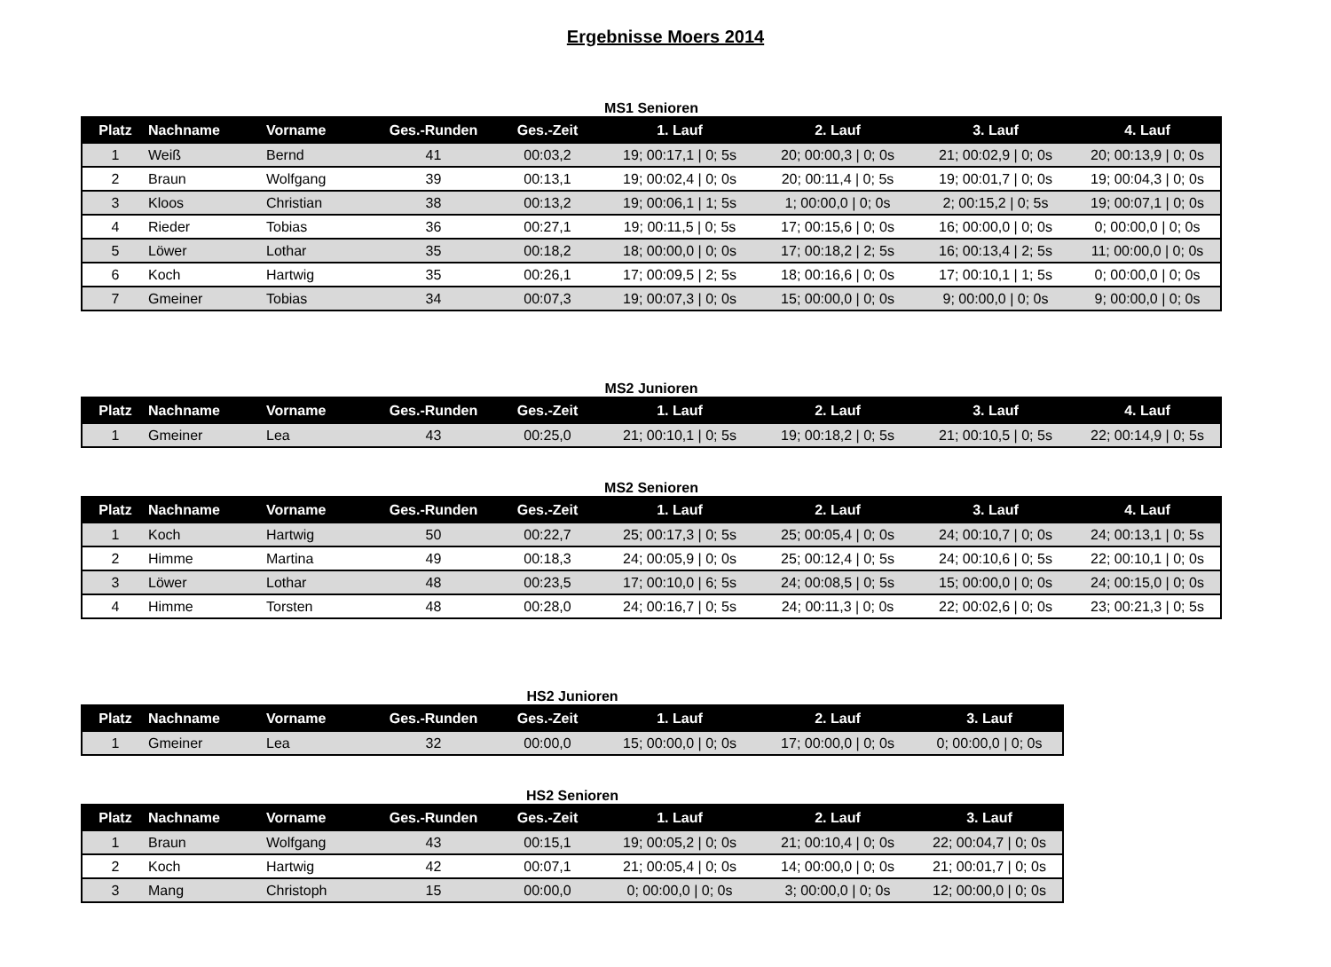Ergebnisse Moers 2014
MS1 Senioren
| Platz | Nachname | Vorname | Ges.-Runden | Ges.-Zeit | 1. Lauf | 2. Lauf | 3. Lauf | 4. Lauf |
| --- | --- | --- | --- | --- | --- | --- | --- | --- |
| 1 | Weiß | Bernd | 41 | 00:03,2 | 19; 00:17,1 / 0; 5s | 20; 00:00,3 / 0; 0s | 21; 00:02,9 / 0; 0s | 20; 00:13,9 / 0; 0s |
| 2 | Braun | Wolfgang | 39 | 00:13,1 | 19; 00:02,4 / 0; 0s | 20; 00:11,4 / 0; 5s | 19; 00:01,7 / 0; 0s | 19; 00:04,3 / 0; 0s |
| 3 | Kloos | Christian | 38 | 00:13,2 | 19; 00:06,1 / 1; 5s | 1; 00:00,0 / 0; 0s | 2; 00:15,2 / 0; 5s | 19; 00:07,1 / 0; 0s |
| 4 | Rieder | Tobias | 36 | 00:27,1 | 19; 00:11,5 / 0; 5s | 17; 00:15,6 / 0; 0s | 16; 00:00,0 / 0; 0s | 0; 00:00,0 / 0; 0s |
| 5 | Löwer | Lothar | 35 | 00:18,2 | 18; 00:00,0 / 0; 0s | 17; 00:18,2 / 2; 5s | 16; 00:13,4 / 2; 5s | 11; 00:00,0 / 0; 0s |
| 6 | Koch | Hartwig | 35 | 00:26,1 | 17; 00:09,5 / 2; 5s | 18; 00:16,6 / 0; 0s | 17; 00:10,1 / 1; 5s | 0; 00:00,0 / 0; 0s |
| 7 | Gmeiner | Tobias | 34 | 00:07,3 | 19; 00:07,3 / 0; 0s | 15; 00:00,0 / 0; 0s | 9; 00:00,0 / 0; 0s | 9; 00:00,0 / 0; 0s |
MS2 Junioren
| Platz | Nachname | Vorname | Ges.-Runden | Ges.-Zeit | 1. Lauf | 2. Lauf | 3. Lauf | 4. Lauf |
| --- | --- | --- | --- | --- | --- | --- | --- | --- |
| 1 | Gmeiner | Lea | 43 | 00:25,0 | 21; 00:10,1 / 0; 5s | 19; 00:18,2 / 0; 5s | 21; 00:10,5 / 0; 5s | 22; 00:14,9 / 0; 5s |
MS2 Senioren
| Platz | Nachname | Vorname | Ges.-Runden | Ges.-Zeit | 1. Lauf | 2. Lauf | 3. Lauf | 4. Lauf |
| --- | --- | --- | --- | --- | --- | --- | --- | --- |
| 1 | Koch | Hartwig | 50 | 00:22,7 | 25; 00:17,3 / 0; 5s | 25; 00:05,4 / 0; 0s | 24; 00:10,7 / 0; 0s | 24; 00:13,1 / 0; 5s |
| 2 | Himme | Martina | 49 | 00:18,3 | 24; 00:05,9 / 0; 0s | 25; 00:12,4 / 0; 5s | 24; 00:10,6 / 0; 5s | 22; 00:10,1 / 0; 0s |
| 3 | Löwer | Lothar | 48 | 00:23,5 | 17; 00:10,0 / 6; 5s | 24; 00:08,5 / 0; 5s | 15; 00:00,0 / 0; 0s | 24; 00:15,0 / 0; 0s |
| 4 | Himme | Torsten | 48 | 00:28,0 | 24; 00:16,7 / 0; 5s | 24; 00:11,3 / 0; 0s | 22; 00:02,6 / 0; 0s | 23; 00:21,3 / 0; 5s |
HS2 Junioren
| Platz | Nachname | Vorname | Ges.-Runden | Ges.-Zeit | 1. Lauf | 2. Lauf | 3. Lauf |
| --- | --- | --- | --- | --- | --- | --- | --- |
| 1 | Gmeiner | Lea | 32 | 00:00,0 | 15; 00:00,0 / 0; 0s | 17; 00:00,0 / 0; 0s | 0; 00:00,0 / 0; 0s |
HS2 Senioren
| Platz | Nachname | Vorname | Ges.-Runden | Ges.-Zeit | 1. Lauf | 2. Lauf | 3. Lauf |
| --- | --- | --- | --- | --- | --- | --- | --- |
| 1 | Braun | Wolfgang | 43 | 00:15,1 | 19; 00:05,2 / 0; 0s | 21; 00:10,4 / 0; 0s | 22; 00:04,7 / 0; 0s |
| 2 | Koch | Hartwig | 42 | 00:07,1 | 21; 00:05,4 / 0; 0s | 14; 00:00,0 / 0; 0s | 21; 00:01,7 / 0; 0s |
| 3 | Mang | Christoph | 15 | 00:00,0 | 0; 00:00,0 / 0; 0s | 3; 00:00,0 / 0; 0s | 12; 00:00,0 / 0; 0s |